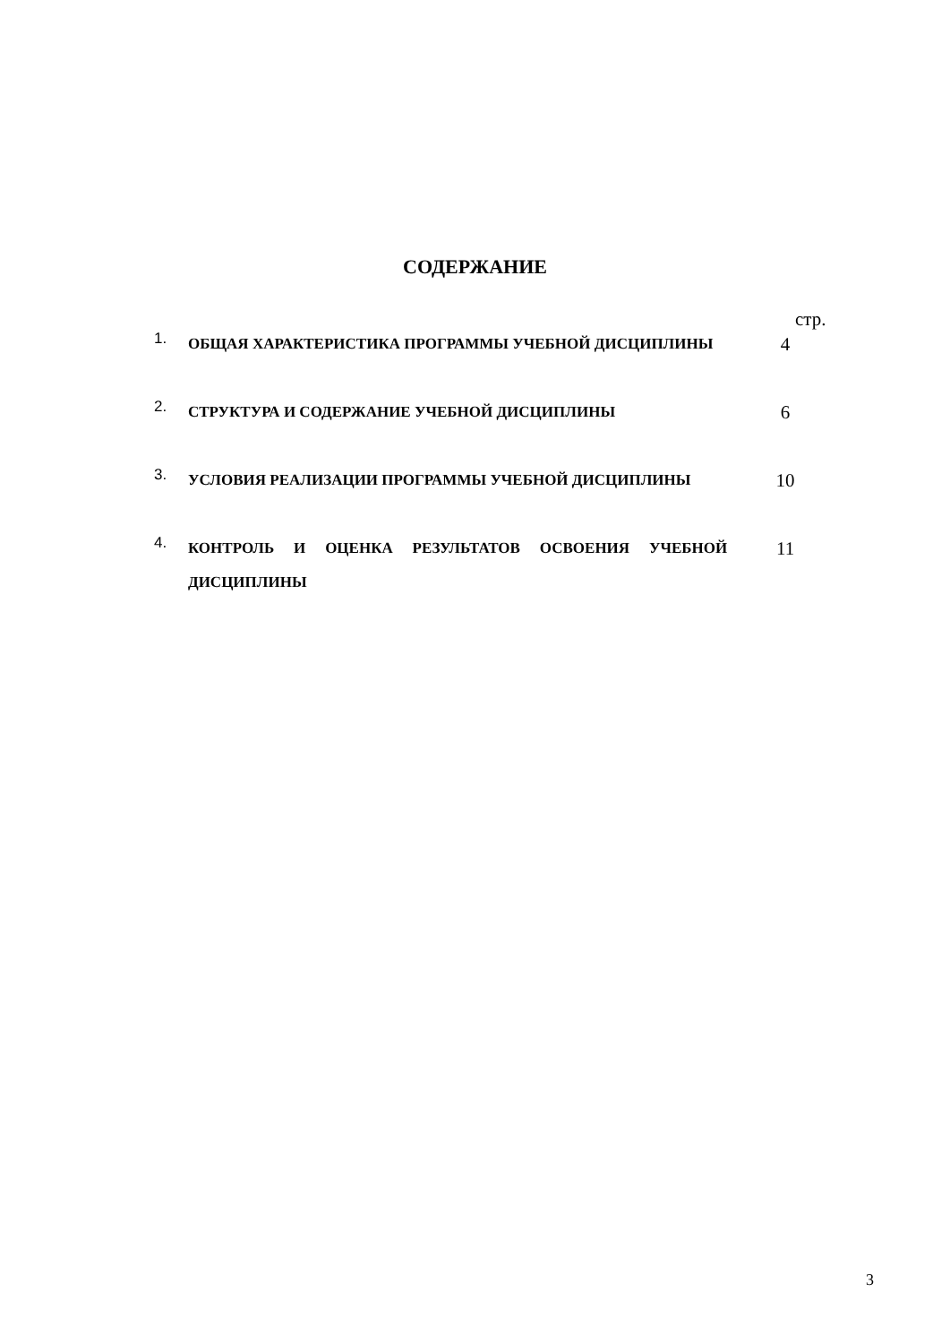СОДЕРЖАНИЕ
стр.
1.
ОБЩАЯ ХАРАКТЕРИСТИКА ПРОГРАММЫ УЧЕБНОЙ ДИСЦИПЛИНЫ
4
2.
СТРУКТУРА И СОДЕРЖАНИЕ УЧЕБНОЙ ДИСЦИПЛИНЫ
6
3.
УСЛОВИЯ РЕАЛИЗАЦИИ ПРОГРАММЫ УЧЕБНОЙ ДИСЦИПЛИНЫ
10
4.
КОНТРОЛЬ И ОЦЕНКА РЕЗУЛЬТАТОВ ОСВОЕНИЯ УЧЕБНОЙ ДИСЦИПЛИНЫ
11
3